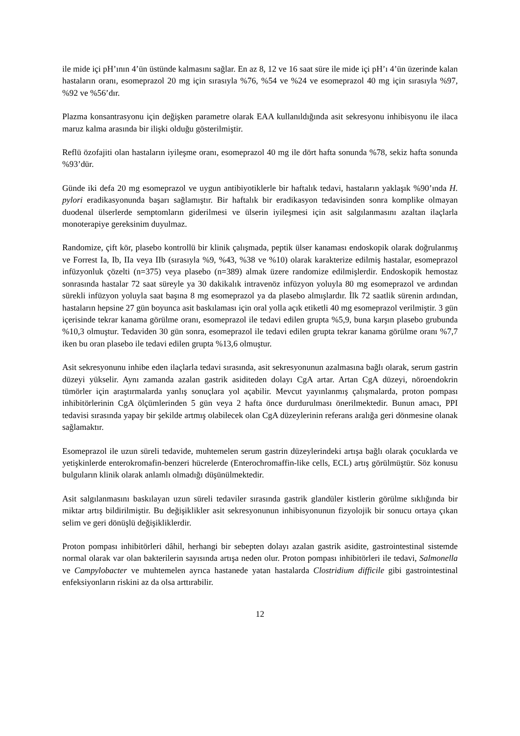ile mide içi pH’ının 4’ün üstünde kalmasını sağlar. En az 8, 12 ve 16 saat süre ile mide içi pH’ı 4’ün üzerinde kalan hastaların oranı, esomeprazol 20 mg için sırasıyla %76, %54 ve %24 ve esomeprazol 40 mg için sırasıyla %97, %92 ve %56’dır.
Plazma konsantrasyonu için değişken parametre olarak EAA kullanıldığında asit sekresyonu inhibisyonu ile ilaca maruz kalma arasında bir ilişki olduğu gösterilmiştir.
Reflü özofajiti olan hastaların iyileşme oranı, esomeprazol 40 mg ile dört hafta sonunda %78, sekiz hafta sonunda %93’dür.
Günde iki defa 20 mg esomeprazol ve uygun antibiyotiklerle bir haftalık tedavi, hastaların yaklaşık %90’ında H. pylori eradikasyonunda başarı sağlamıştır. Bir haftalık bir eradikasyon tedavisinden sonra komplike olmayan duodenal ülserlerde semptomların giderilmesi ve ülserin iyileşmesi için asit salgılanmasını azaltan ilaçlarla monoterapiye gereksinim duyulmaz.
Randomize, çift kör, plasebo kontrollü bir klinik çalışmada, peptik ülser kanaması endoskopik olarak doğrulanmış ve Forrest Ia, Ib, IIa veya IIb (sırasıyla %9, %43, %38 ve %10) olarak karakterize edilmiş hastalar, esomeprazol infüzyonluk çözelti (n=375) veya plasebo (n=389) almak üzere randomize edilmişlerdir. Endoskopik hemostaz sonrasında hastalar 72 saat süreyle ya 30 dakikalık intravenöz infüzyon yoluyla 80 mg esomeprazol ve ardından sürekli infüzyon yoluyla saat başına 8 mg esomeprazol ya da plasebo almışlardır. İlk 72 saatlik sürenin ardından, hastaların hepsine 27 gün boyunca asit baskılaması için oral yolla açık etiketli 40 mg esomeprazol verilmiştir. 3 gün içerisinde tekrar kanama görülme oranı, esomeprazol ile tedavi edilen grupta %5,9, buna karşın plasebo grubunda %10,3 olmuştur. Tedaviden 30 gün sonra, esomeprazol ile tedavi edilen grupta tekrar kanama görülme oranı %7,7 iken bu oran plasebo ile tedavi edilen grupta %13,6 olmuştur.
Asit sekresyonunu inhibe eden ilaçlarla tedavi sırasında, asit sekresyonunun azalmasına bağlı olarak, serum gastrin düzeyi yükselir. Aynı zamanda azalan gastrik asiditeden dolayı CgA artar. Artan CgA düzeyi, nöroendokrin tümörler için araştırmalarda yanlış sonuçlara yol açabilir. Mevcut yayınlanmış çalışmalarda, proton pompası inhibitörlerinin CgA ölçümlerinden 5 gün veya 2 hafta önce durdurulması önerilmektedir. Bunun amacı, PPI tedavisi sırasında yapay bir şekilde artmış olabilecek olan CgA düzeylerinin referans aralığa geri dönmesine olanak sağlamaktır.
Esomeprazol ile uzun süreli tedavide, muhtemelen serum gastrin düzeylerindeki artışa bağlı olarak çocuklarda ve yetişkinlerde enterokromafin-benzeri hücrelerde (Enterochromaffin-like cells, ECL) artış görülmüştür. Söz konusu bulguların klinik olarak anlamlı olmadığı düşünülmektedir.
Asit salgılanmasını baskılayan uzun süreli tedaviler sırasında gastrik glandüler kistlerin görülme sıklığında bir miktar artış bildirilmiştir. Bu değişiklikler asit sekresyonunun inhibisyonunun fizyolojik bir sonucu ortaya çıkan selim ve geri dönüşlü değişikliklerdir.
Proton pompası inhibitörleri dâhil, herhangi bir sebepten dolayı azalan gastrik asidite, gastrointestinal sistemde normal olarak var olan bakterilerin sayısında artışa neden olur. Proton pompası inhibitörleri ile tedavi, Salmonella ve Campylobacter ve muhtemelen ayrıca hastanede yatan hastalarda Clostridium difficile gibi gastrointestinal enfeksiyonların riskini az da olsa arttırabilir.
12